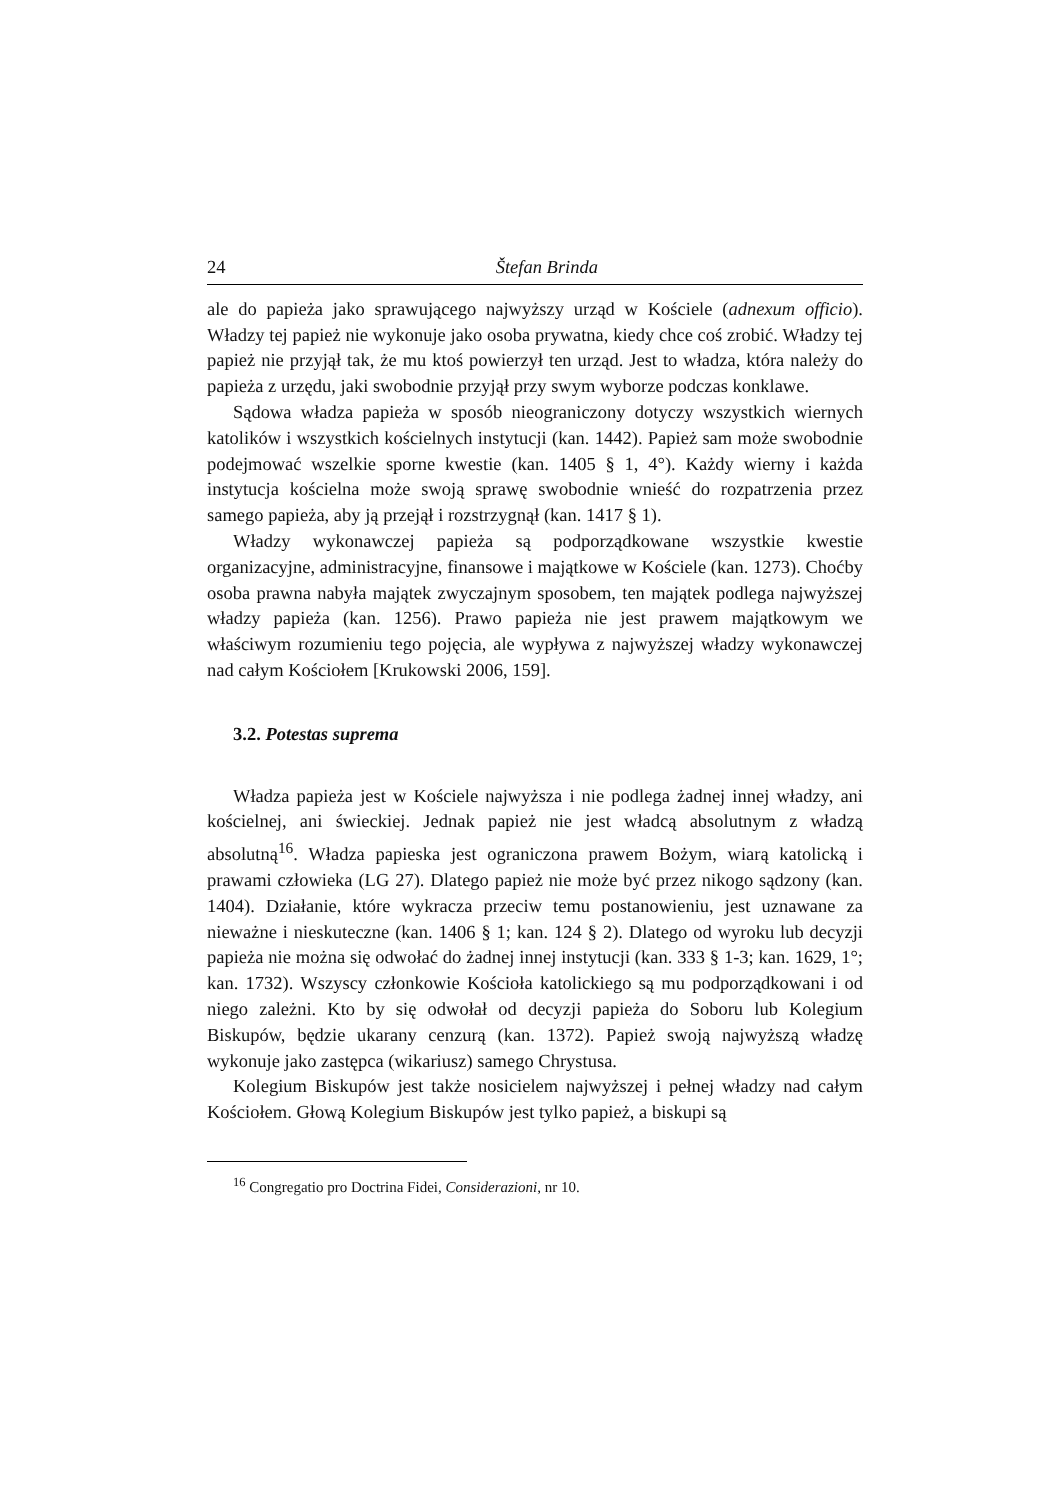24 Štefan Brinda
ale do papieża jako sprawującego najwyższy urząd w Kościele (adnexum officio). Władzy tej papież nie wykonuje jako osoba prywatna, kiedy chce coś zrobić. Władzy tej papież nie przyjął tak, że mu ktoś powierzył ten urząd. Jest to władza, która należy do papieża z urzędu, jaki swobodnie przyjął przy swym wyborze podczas konklawe.
Sądowa władza papieża w sposób nieograniczony dotyczy wszystkich wiernych katolików i wszystkich kościelnych instytucji (kan. 1442). Papież sam może swobodnie podejmować wszelkie sporne kwestie (kan. 1405 § 1, 4°). Każdy wierny i każda instytucja kościelna może swoją sprawę swobodnie wnieść do rozpatrzenia przez samego papieża, aby ją przejął i rozstrzygnął (kan. 1417 § 1).
Władzy wykonawczej papieża są podporządkowane wszystkie kwestie organizacyjne, administracyjne, finansowe i majątkowe w Kościele (kan. 1273). Choćby osoba prawna nabyła majątek zwyczajnym sposobem, ten majątek podlega najwyższej władzy papieża (kan. 1256). Prawo papieża nie jest prawem majątkowym we właściwym rozumieniu tego pojęcia, ale wypływa z najwyższej władzy wykonawczej nad całym Kościołem [Krukowski 2006, 159].
3.2. Potestas suprema
Władza papieża jest w Kościele najwyższa i nie podlega żadnej innej władzy, ani kościelnej, ani świeckiej. Jednak papież nie jest władcą absolutnym z władzą absolutną<sup>16</sup>. Władza papieska jest ograniczona prawem Bożym, wiarą katolicką i prawami człowieka (LG 27). Dlatego papież nie może być przez nikogo sądzony (kan. 1404). Działanie, które wykracza przeciw temu postanowieniu, jest uznawane za nieważne i nieskuteczne (kan. 1406 § 1; kan. 124 § 2). Dlatego od wyroku lub decyzji papieża nie można się odwołać do żadnej innej instytucji (kan. 333 § 1-3; kan. 1629, 1°; kan. 1732). Wszyscy członkowie Kościoła katolickiego są mu podporządkowani i od niego zależni. Kto by się odwołał od decyzji papieża do Soboru lub Kolegium Biskupów, będzie ukarany cenzurą (kan. 1372). Papież swoją najwyższą władzę wykonuje jako zastępca (wikariusz) samego Chrystusa.
Kolegium Biskupów jest także nosicielem najwyższej i pełnej władzy nad całym Kościołem. Głową Kolegium Biskupów jest tylko papież, a biskupi są
<sup>16</sup> Congregatio pro Doctrina Fidei, Considerazioni, nr 10.